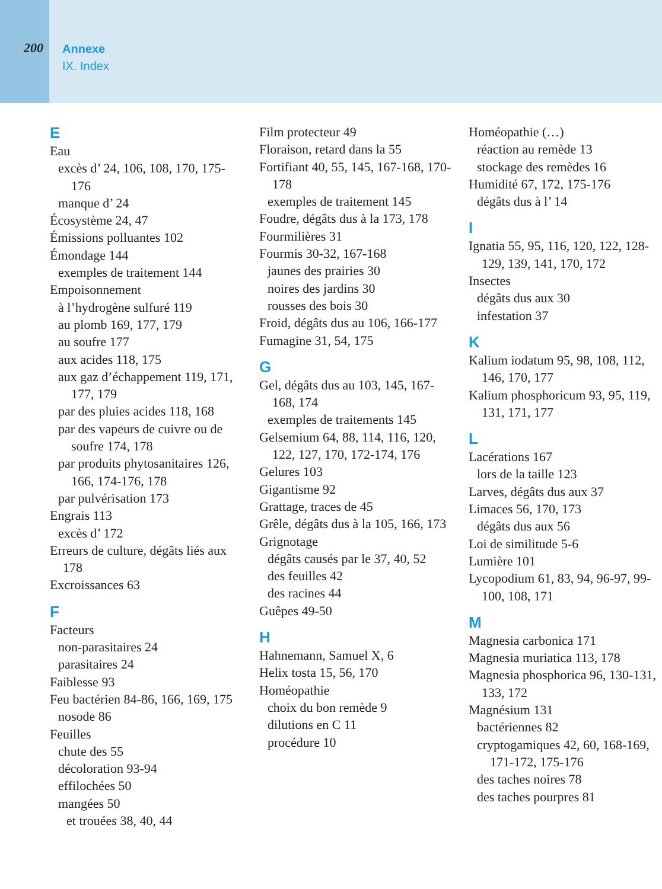200
Annexe
IX. Index
E
Eau
excès d’ 24, 106, 108, 170, 175-176
manque d’ 24
Écosystème 24, 47
Émissions polluantes 102
Émondage 144
exemples de traitement 144
Empoisonnement
à l’hydrogène sulfuré 119
au plomb 169, 177, 179
au soufre 177
aux acides 118, 175
aux gaz d’échappe­ment 119, 171, 177, 179
par des pluies acides 118, 168
par des vapeurs de cuivre ou de soufre 174, 178
par produits phytosanitaires 126, 166, 174-176, 178
par pulvérisation 173
Engrais 113
excès d’ 172
Erreurs de culture, dégâts liés aux 178
Excroissances 63
F
Facteurs
non-parasitaires 24
parasitaires 24
Faiblesse 93
Feu bactérien 84-86, 166, 169, 175
nosode 86
Feuilles
chute des 55
décoloration 93-94
effilochées 50
mangées 50
et trouées 38, 40, 44
Film protecteur 49
Floraison, retard dans la 55
Fortifiant 40, 55, 145, 167-168, 170-178
exemples de traitement 145
Foudre, dégâts dus à la 173, 178
Fourmilières 31
Fourmis 30-32, 167-168
jaunes des prairies 30
noires des jardins 30
rousses des bois 30
Froid, dégâts dus au 106, 166-177
Fumagine 31, 54, 175
G
Gel, dégâts dus au 103, 145, 167-168, 174
exemples de traitements 145
Gelsemium 64, 88, 114, 116, 120, 122, 127, 170, 172-174, 176
Gelures 103
Gigantisme 92
Grattage, traces de 45
Grêle, dégâts dus à la 105, 166, 173
Grignotage
dégâts causés par le 37, 40, 52
des feuilles 42
des racines 44
Guêpes 49-50
H
Hahnemann, Samuel X, 6
Helix tosta 15, 56, 170
Homéopathie
choix du bon remède 9
dilutions en C 11
procédure 10
Homéopathie (…)
réaction au remède 13
stockage des remèdes 16
Humidité 67, 172, 175-176
dégâts dus à l’ 14
I
Ignatia 55, 95, 116, 120, 122, 128-129, 139, 141, 170, 172
Insectes
dégâts dus aux 30
infestation 37
K
Kalium iodatum 95, 98, 108, 112, 146, 170, 177
Kalium phosphoricum 93, 95, 119, 131, 171, 177
L
Lacérations 167
lors de la taille 123
Larves, dégâts dus aux 37
Limaces 56, 170, 173
dégâts dus aux 56
Loi de similitude 5-6
Lumière 101
Lycopodium 61, 83, 94, 96-97, 99-100, 108, 171
M
Magnesia carbonica 171
Magnesia muriatica 113, 178
Magnesia phosphorica 96, 130-131, 133, 172
Magnésium 131
bactériennes 82
cryptogamiques 42, 60, 168-169, 171-172, 175-176
des taches noires 78
des taches pourpres 81